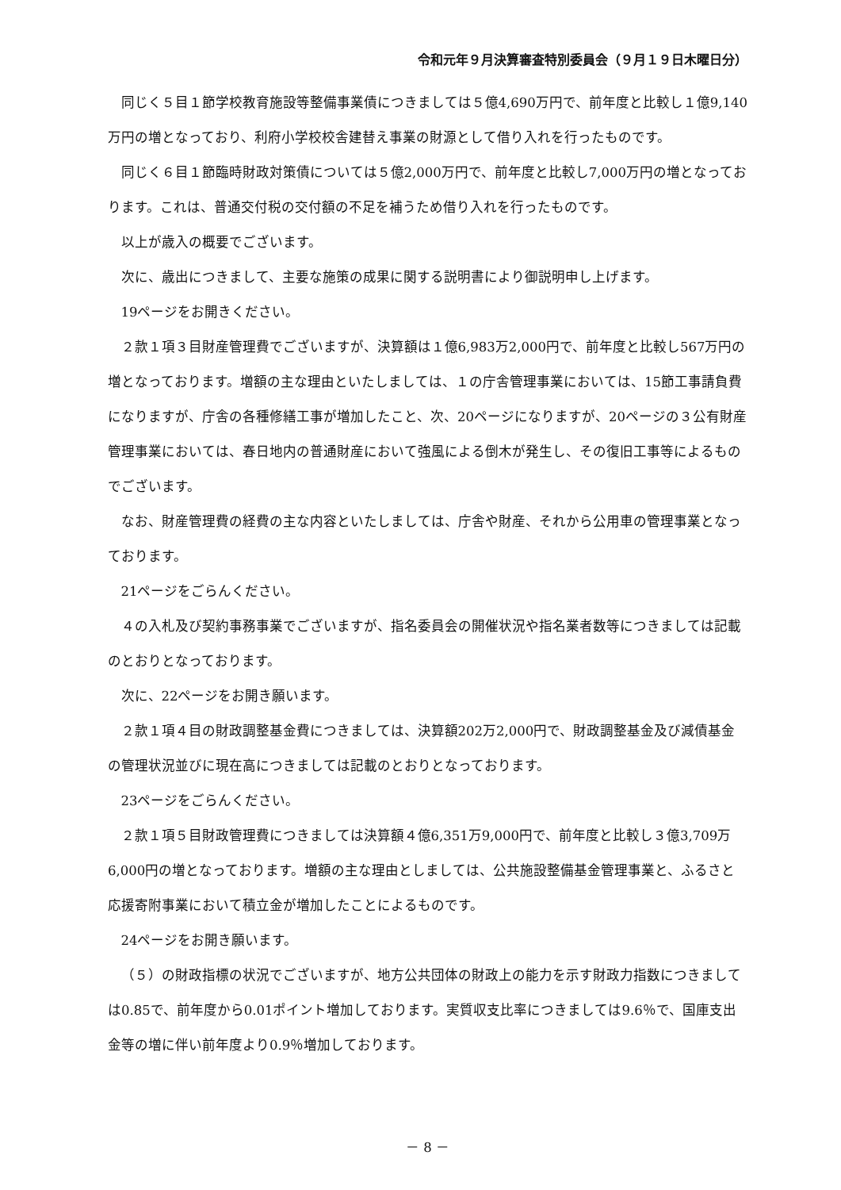令和元年９月決算審査特別委員会（９月１９日木曜日分）
同じく５目１節学校教育施設等整備事業債につきましては５億4,690万円で、前年度と比較し１億9,140万円の増となっており、利府小学校校舎建替え事業の財源として借り入れを行ったものです。
同じく６目１節臨時財政対策債については５億2,000万円で、前年度と比較し7,000万円の増となっております。これは、普通交付税の交付額の不足を補うため借り入れを行ったものです。
以上が歳入の概要でございます。
次に、歳出につきまして、主要な施策の成果に関する説明書により御説明申し上げます。
19ページをお開きください。
２款１項３目財産管理費でございますが、決算額は１億6,983万2,000円で、前年度と比較し567万円の増となっております。増額の主な理由といたしましては、１の庁舎管理事業においては、15節工事請負費になりますが、庁舎の各種修繕工事が増加したこと、次、20ページになりますが、20ページの３公有財産管理事業においては、春日地内の普通財産において強風による倒木が発生し、その復旧工事等によるものでございます。
なお、財産管理費の経費の主な内容といたしましては、庁舎や財産、それから公用車の管理事業となっております。
21ページをごらんください。
４の入札及び契約事務事業でございますが、指名委員会の開催状況や指名業者数等につきましては記載のとおりとなっております。
次に、22ページをお開き願います。
２款１項４目の財政調整基金費につきましては、決算額202万2,000円で、財政調整基金及び減債基金の管理状況並びに現在高につきましては記載のとおりとなっております。
23ページをごらんください。
２款１項５目財政管理費につきましては決算額４億6,351万9,000円で、前年度と比較し３億3,709万6,000円の増となっております。増額の主な理由としましては、公共施設整備基金管理事業と、ふるさと応援寄附事業において積立金が増加したことによるものです。
24ページをお開き願います。
（５）の財政指標の状況でございますが、地方公共団体の財政上の能力を示す財政力指数につきましては0.85で、前年度から0.01ポイント増加しております。実質収支比率につきましては9.6％で、国庫支出金等の増に伴い前年度より0.9％増加しております。
－ 8 －